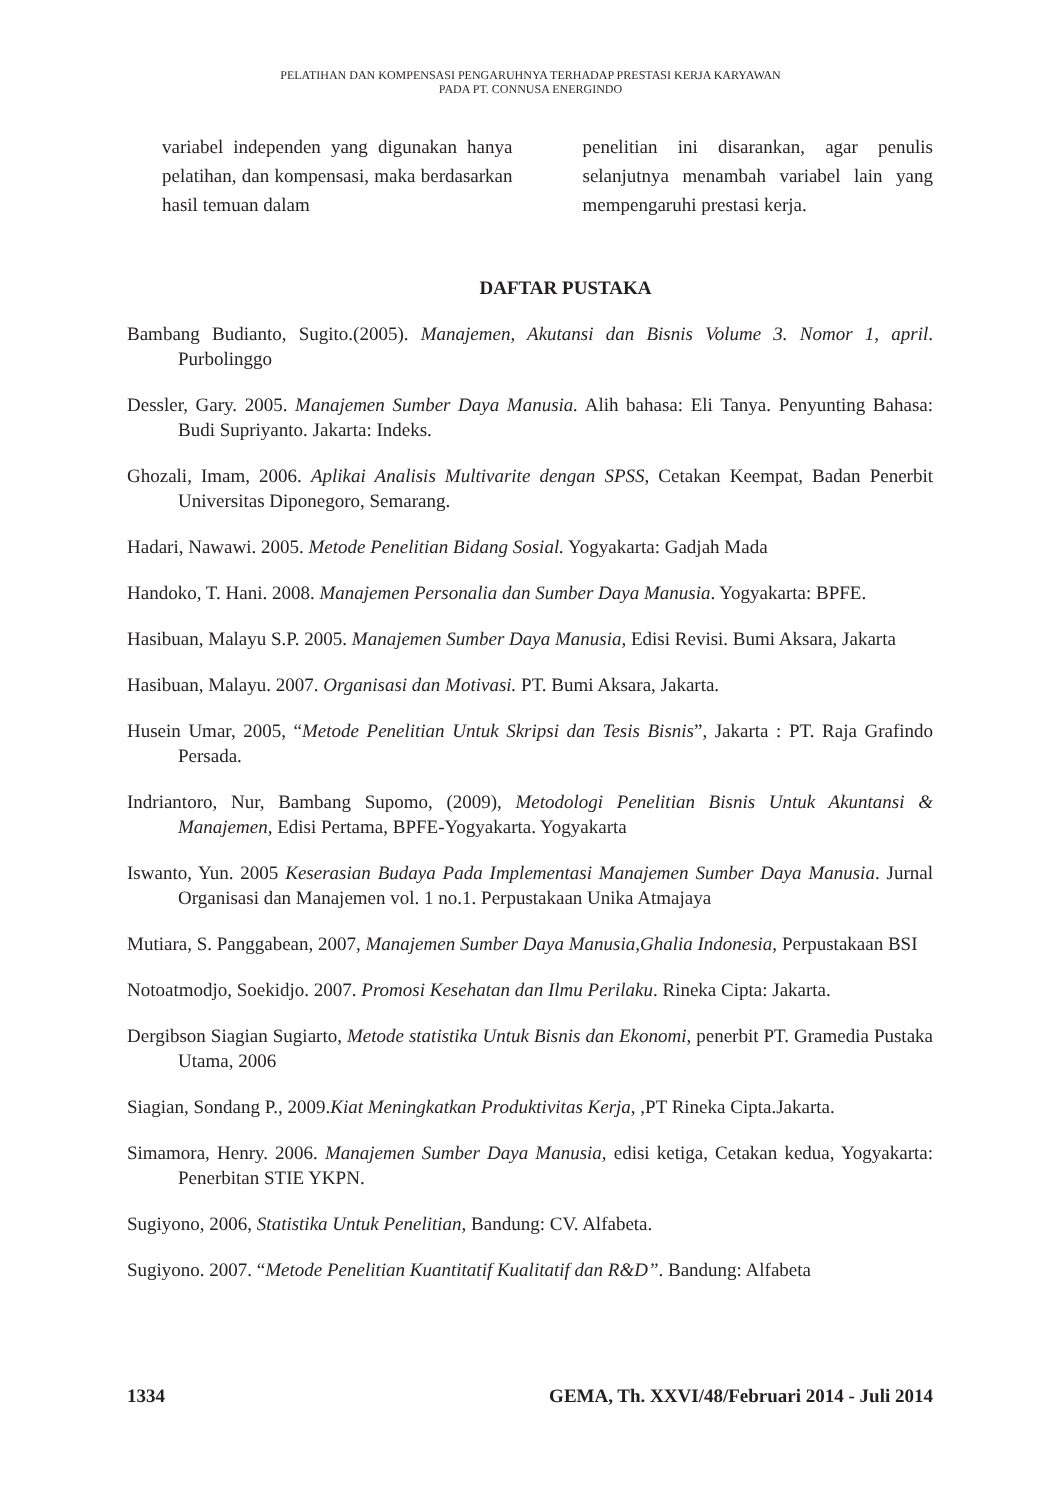PELATIHAN DAN KOMPENSASI PENGARUHNYA TERHADAP PRESTASI KERJA KARYAWAN
PADA PT. CONNUSA ENERGINDO
variabel independen yang digunakan hanya pelatihan, dan kompensasi, maka berdasarkan hasil temuan dalam
penelitian ini disarankan, agar penulis selanjutnya menambah variabel lain yang mempengaruhi prestasi kerja.
DAFTAR PUSTAKA
Bambang Budianto, Sugito.(2005). Manajemen, Akutansi dan Bisnis Volume 3. Nomor 1, april. Purbolinggo
Dessler, Gary. 2005. Manajemen Sumber Daya Manusia. Alih bahasa: Eli Tanya. Penyunting Bahasa: Budi Supriyanto. Jakarta: Indeks.
Ghozali, Imam, 2006. Aplikai Analisis Multivarite dengan SPSS, Cetakan Keempat, Badan Penerbit Universitas Diponegoro, Semarang.
Hadari, Nawawi. 2005. Metode Penelitian Bidang Sosial. Yogyakarta: Gadjah Mada
Handoko, T. Hani. 2008. Manajemen Personalia dan Sumber Daya Manusia. Yogyakarta: BPFE.
Hasibuan, Malayu S.P. 2005. Manajemen Sumber Daya Manusia, Edisi Revisi. Bumi Aksara, Jakarta
Hasibuan, Malayu. 2007. Organisasi dan Motivasi. PT. Bumi Aksara, Jakarta.
Husein Umar, 2005, “Metode Penelitian Untuk Skripsi dan Tesis Bisnis”, Jakarta : PT. Raja Grafindo Persada.
Indriantoro, Nur, Bambang Supomo, (2009), Metodologi Penelitian Bisnis Untuk Akuntansi & Manajemen, Edisi Pertama, BPFE-Yogyakarta. Yogyakarta
Iswanto, Yun. 2005 Keserasian Budaya Pada Implementasi Manajemen Sumber Daya Manusia. Jurnal Organisasi dan Manajemen vol. 1 no.1. Perpustakaan Unika Atmajaya
Mutiara, S. Panggabean, 2007, Manajemen Sumber Daya Manusia,Ghalia Indonesia, Perpustakaan BSI
Notoatmodjo, Soekidjo. 2007. Promosi Kesehatan dan Ilmu Perilaku. Rineka Cipta: Jakarta.
Dergibson Siagian Sugiarto, Metode statistika Untuk Bisnis dan Ekonomi, penerbit PT. Gramedia Pustaka Utama, 2006
Siagian, Sondang P., 2009.Kiat Meningkatkan Produktivitas Kerja, ,PT Rineka Cipta.Jakarta.
Simamora, Henry. 2006. Manajemen Sumber Daya Manusia, edisi ketiga, Cetakan kedua, Yogyakarta: Penerbitan STIE YKPN.
Sugiyono, 2006, Statistika Untuk Penelitian, Bandung: CV. Alfabeta.
Sugiyono. 2007. “Metode Penelitian Kuantitatif Kualitatif dan R&D”. Bandung: Alfabeta
1334 GEMA, Th. XXVI/48/Februari 2014 - Juli 2014